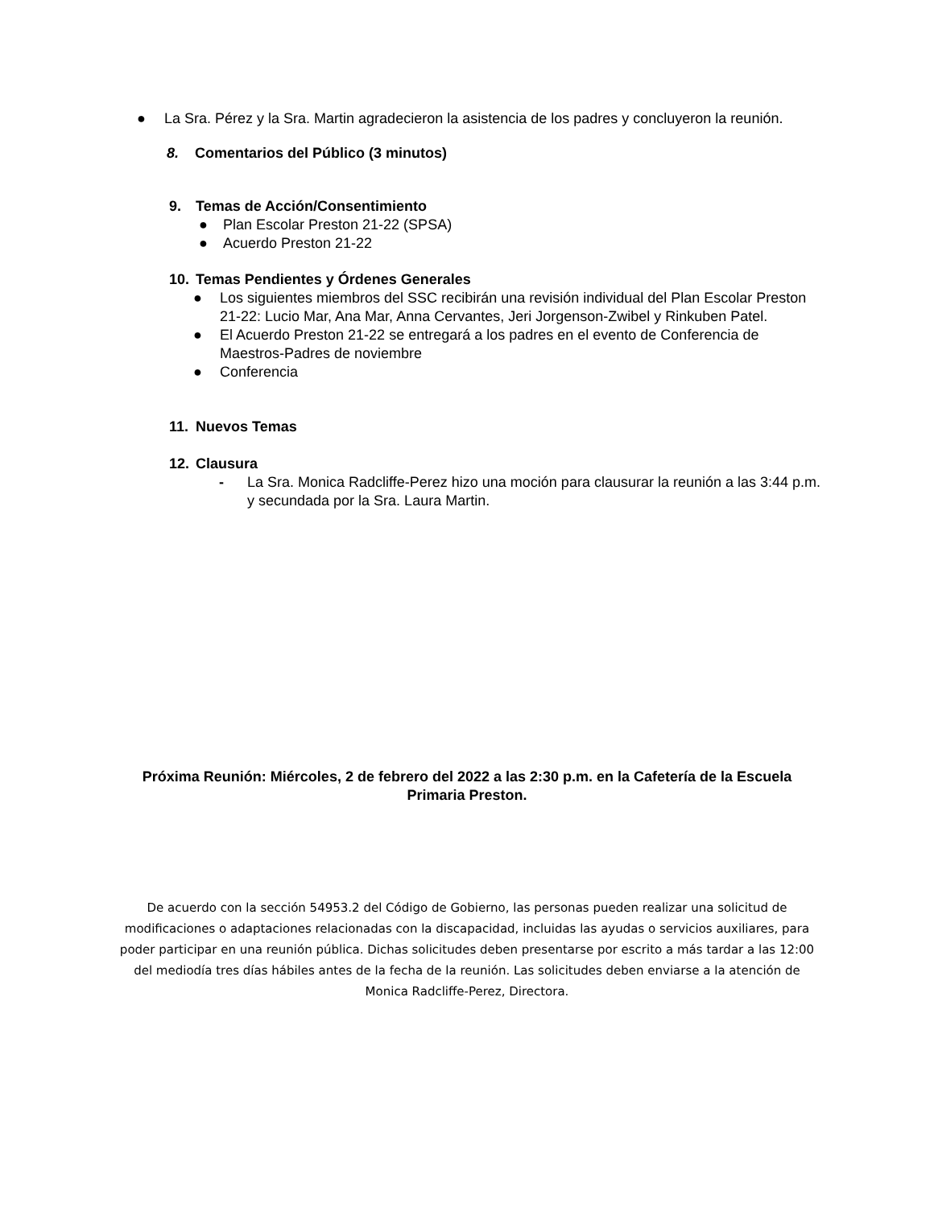● La Sra. Pérez y la Sra. Martin agradecieron la asistencia de los padres y concluyeron la reunión.
8. Comentarios del Público (3 minutos)
9. Temas de Acción/Consentimiento
● Plan Escolar Preston 21-22 (SPSA)
● Acuerdo Preston 21-22
10. Temas Pendientes y Órdenes Generales
● Los siguientes miembros del SSC recibirán una revisión individual del Plan Escolar Preston 21-22: Lucio Mar, Ana Mar, Anna Cervantes, Jeri Jorgenson-Zwibel y Rinkuben Patel.
● El Acuerdo Preston 21-22 se entregará a los padres en el evento de Conferencia de Maestros-Padres de noviembre
● Conferencia
11. Nuevos Temas
12. Clausura
- La Sra. Monica Radcliffe-Perez hizo una moción para clausurar la reunión a las 3:44 p.m. y secundada por la Sra. Laura Martin.
Próxima Reunión: Miércoles, 2 de febrero del 2022 a las 2:30 p.m. en la Cafetería de la Escuela Primaria Preston.
De acuerdo con la sección 54953.2 del Código de Gobierno, las personas pueden realizar una solicitud de modificaciones o adaptaciones relacionadas con la discapacidad, incluidas las ayudas o servicios auxiliares, para poder participar en una reunión pública. Dichas solicitudes deben presentarse por escrito a más tardar a las 12:00 del mediodía tres días hábiles antes de la fecha de la reunión. Las solicitudes deben enviarse a la atención de Monica Radcliffe-Perez, Directora.